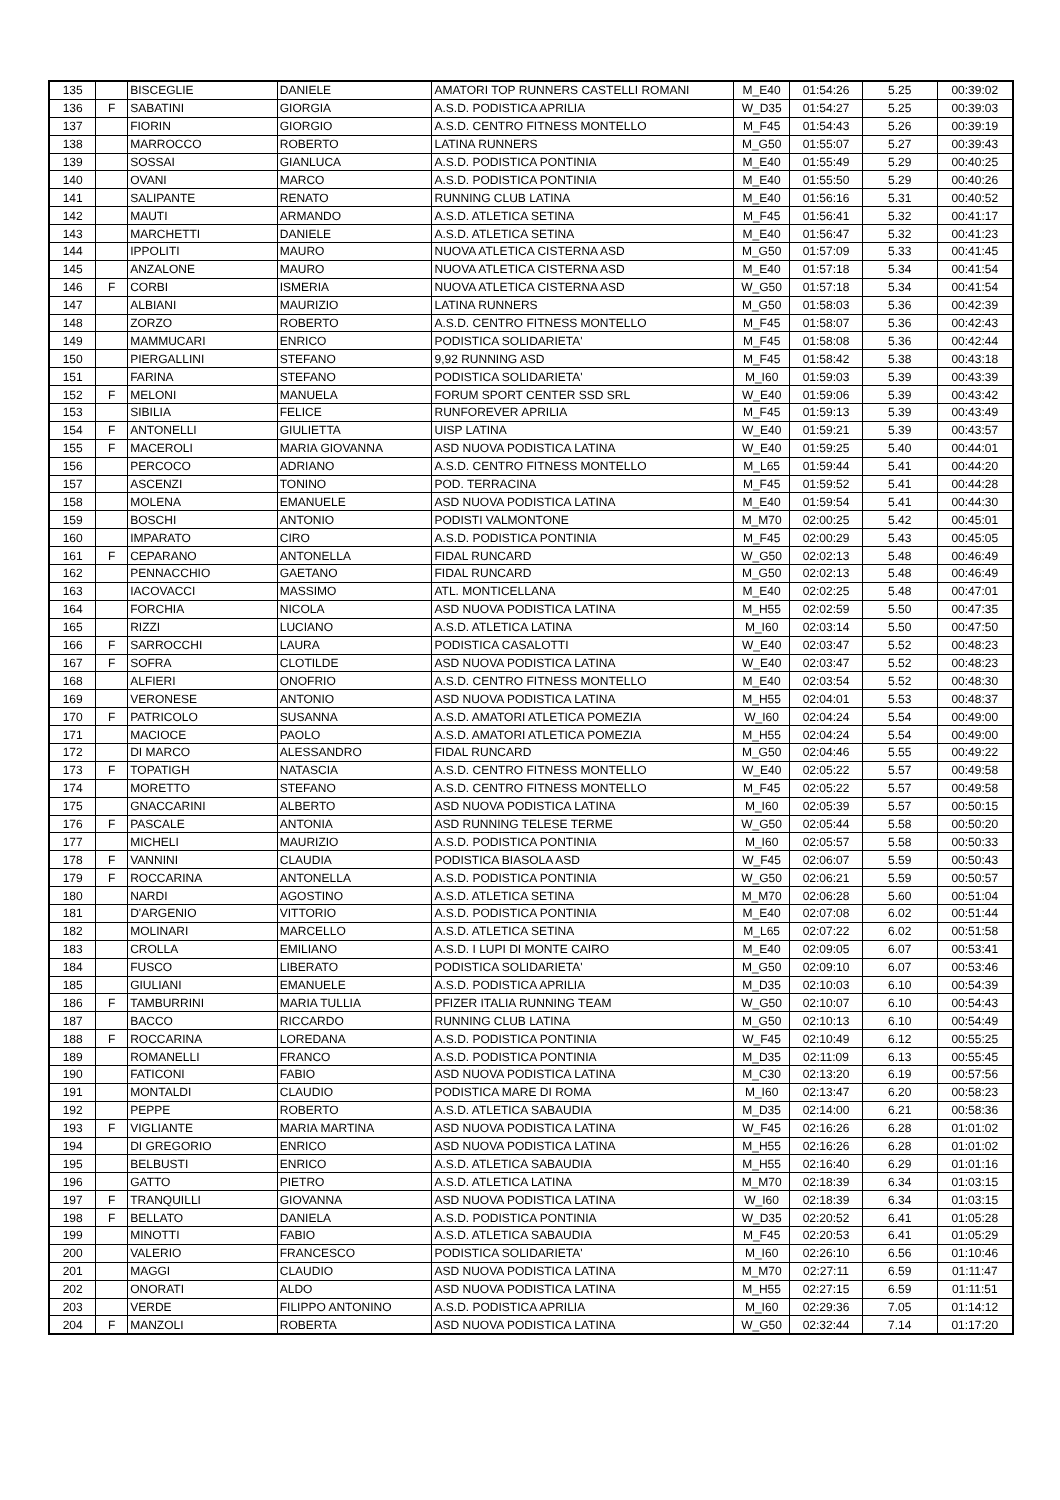| 135 | | BISCEGLIE | DANIELE | AMATORI TOP RUNNERS CASTELLI ROMANI | M_E40 | 01:54:26 | 5.25 | 00:39:02 |
| 136 | F | SABATINI | GIORGIA | A.S.D. PODISTICA APRILIA | W_D35 | 01:54:27 | 5.25 | 00:39:03 |
| 137 | | FIORIN | GIORGIO | A.S.D. CENTRO FITNESS MONTELLO | M_F45 | 01:54:43 | 5.26 | 00:39:19 |
| 138 | | MARROCCO | ROBERTO | LATINA RUNNERS | M_G50 | 01:55:07 | 5.27 | 00:39:43 |
| 139 | | SOSSAI | GIANLUCA | A.S.D. PODISTICA PONTINIA | M_E40 | 01:55:49 | 5.29 | 00:40:25 |
| 140 | | OVANI | MARCO | A.S.D. PODISTICA PONTINIA | M_E40 | 01:55:50 | 5.29 | 00:40:26 |
| 141 | | SALIPANTE | RENATO | RUNNING CLUB LATINA | M_E40 | 01:56:16 | 5.31 | 00:40:52 |
| 142 | | MAUTI | ARMANDO | A.S.D. ATLETICA SETINA | M_F45 | 01:56:41 | 5.32 | 00:41:17 |
| 143 | | MARCHETTI | DANIELE | A.S.D. ATLETICA SETINA | M_E40 | 01:56:47 | 5.32 | 00:41:23 |
| 144 | | IPPOLITI | MAURO | NUOVA ATLETICA CISTERNA ASD | M_G50 | 01:57:09 | 5.33 | 00:41:45 |
| 145 | | ANZALONE | MAURO | NUOVA ATLETICA CISTERNA ASD | M_E40 | 01:57:18 | 5.34 | 00:41:54 |
| 146 | F | CORBI | ISMERIA | NUOVA ATLETICA CISTERNA ASD | W_G50 | 01:57:18 | 5.34 | 00:41:54 |
| 147 | | ALBIANI | MAURIZIO | LATINA RUNNERS | M_G50 | 01:58:03 | 5.36 | 00:42:39 |
| 148 | | ZORZO | ROBERTO | A.S.D. CENTRO FITNESS MONTELLO | M_F45 | 01:58:07 | 5.36 | 00:42:43 |
| 149 | | MAMMUCARI | ENRICO | PODISTICA SOLIDARIETA' | M_F45 | 01:58:08 | 5.36 | 00:42:44 |
| 150 | | PIERGALLINI | STEFANO | 9,92 RUNNING ASD | M_F45 | 01:58:42 | 5.38 | 00:43:18 |
| 151 | | FARINA | STEFANO | PODISTICA SOLIDARIETA' | M_I60 | 01:59:03 | 5.39 | 00:43:39 |
| 152 | F | MELONI | MANUELA | FORUM SPORT CENTER SSD SRL | W_E40 | 01:59:06 | 5.39 | 00:43:42 |
| 153 | | SIBILIA | FELICE | RUNFOREVER APRILIA | M_F45 | 01:59:13 | 5.39 | 00:43:49 |
| 154 | F | ANTONELLI | GIULIETTA | UISP LATINA | W_E40 | 01:59:21 | 5.39 | 00:43:57 |
| 155 | F | MACEROLI | MARIA GIOVANNA | ASD NUOVA PODISTICA LATINA | W_E40 | 01:59:25 | 5.40 | 00:44:01 |
| 156 | | PERCOCO | ADRIANO | A.S.D. CENTRO FITNESS MONTELLO | M_L65 | 01:59:44 | 5.41 | 00:44:20 |
| 157 | | ASCENZI | TONINO | POD. TERRACINA | M_F45 | 01:59:52 | 5.41 | 00:44:28 |
| 158 | | MOLENA | EMANUELE | ASD NUOVA PODISTICA LATINA | M_E40 | 01:59:54 | 5.41 | 00:44:30 |
| 159 | | BOSCHI | ANTONIO | PODISTI VALMONTONE | M_M70 | 02:00:25 | 5.42 | 00:45:01 |
| 160 | | IMPARATO | CIRO | A.S.D. PODISTICA PONTINIA | M_F45 | 02:00:29 | 5.43 | 00:45:05 |
| 161 | F | CEPARANO | ANTONELLA | FIDAL RUNCARD | W_G50 | 02:02:13 | 5.48 | 00:46:49 |
| 162 | | PENNACCHIO | GAETANO | FIDAL RUNCARD | M_G50 | 02:02:13 | 5.48 | 00:46:49 |
| 163 | | IACOVACCI | MASSIMO | ATL. MONTICELLANA | M_E40 | 02:02:25 | 5.48 | 00:47:01 |
| 164 | | FORCHIA | NICOLA | ASD NUOVA PODISTICA LATINA | M_H55 | 02:02:59 | 5.50 | 00:47:35 |
| 165 | | RIZZI | LUCIANO | A.S.D. ATLETICA LATINA | M_I60 | 02:03:14 | 5.50 | 00:47:50 |
| 166 | F | SARROCCHI | LAURA | PODISTICA CASALOTTI | W_E40 | 02:03:47 | 5.52 | 00:48:23 |
| 167 | F | SOFRA | CLOTILDE | ASD NUOVA PODISTICA LATINA | W_E40 | 02:03:47 | 5.52 | 00:48:23 |
| 168 | | ALFIERI | ONOFRIO | A.S.D. CENTRO FITNESS MONTELLO | M_E40 | 02:03:54 | 5.52 | 00:48:30 |
| 169 | | VERONESE | ANTONIO | ASD NUOVA PODISTICA LATINA | M_H55 | 02:04:01 | 5.53 | 00:48:37 |
| 170 | F | PATRICOLO | SUSANNA | A.S.D. AMATORI ATLETICA POMEZIA | W_I60 | 02:04:24 | 5.54 | 00:49:00 |
| 171 | | MACIOCE | PAOLO | A.S.D. AMATORI ATLETICA POMEZIA | M_H55 | 02:04:24 | 5.54 | 00:49:00 |
| 172 | | DI MARCO | ALESSANDRO | FIDAL RUNCARD | M_G50 | 02:04:46 | 5.55 | 00:49:22 |
| 173 | F | TOPATIGH | NATASCIA | A.S.D. CENTRO FITNESS MONTELLO | W_E40 | 02:05:22 | 5.57 | 00:49:58 |
| 174 | | MORETTO | STEFANO | A.S.D. CENTRO FITNESS MONTELLO | M_F45 | 02:05:22 | 5.57 | 00:49:58 |
| 175 | | GNACCARINI | ALBERTO | ASD NUOVA PODISTICA LATINA | M_I60 | 02:05:39 | 5.57 | 00:50:15 |
| 176 | F | PASCALE | ANTONIA | ASD RUNNING TELESE TERME | W_G50 | 02:05:44 | 5.58 | 00:50:20 |
| 177 | | MICHELI | MAURIZIO | A.S.D. PODISTICA PONTINIA | M_I60 | 02:05:57 | 5.58 | 00:50:33 |
| 178 | F | VANNINI | CLAUDIA | PODISTICA BIASOLA ASD | W_F45 | 02:06:07 | 5.59 | 00:50:43 |
| 179 | F | ROCCARINA | ANTONELLA | A.S.D. PODISTICA PONTINIA | W_G50 | 02:06:21 | 5.59 | 00:50:57 |
| 180 | | NARDI | AGOSTINO | A.S.D. ATLETICA SETINA | M_M70 | 02:06:28 | 5.60 | 00:51:04 |
| 181 | | D'ARGENIO | VITTORIO | A.S.D. PODISTICA PONTINIA | M_E40 | 02:07:08 | 6.02 | 00:51:44 |
| 182 | | MOLINARI | MARCELLO | A.S.D. ATLETICA SETINA | M_L65 | 02:07:22 | 6.02 | 00:51:58 |
| 183 | | CROLLA | EMILIANO | A.S.D. I LUPI DI MONTE CAIRO | M_E40 | 02:09:05 | 6.07 | 00:53:41 |
| 184 | | FUSCO | LIBERATO | PODISTICA SOLIDARIETA' | M_G50 | 02:09:10 | 6.07 | 00:53:46 |
| 185 | | GIULIANI | EMANUELE | A.S.D. PODISTICA APRILIA | M_D35 | 02:10:03 | 6.10 | 00:54:39 |
| 186 | F | TAMBURRINI | MARIA TULLIA | PFIZER ITALIA RUNNING TEAM | W_G50 | 02:10:07 | 6.10 | 00:54:43 |
| 187 | | BACCO | RICCARDO | RUNNING CLUB LATINA | M_G50 | 02:10:13 | 6.10 | 00:54:49 |
| 188 | F | ROCCARINA | LOREDANA | A.S.D. PODISTICA PONTINIA | W_F45 | 02:10:49 | 6.12 | 00:55:25 |
| 189 | | ROMANELLI | FRANCO | A.S.D. PODISTICA PONTINIA | M_D35 | 02:11:09 | 6.13 | 00:55:45 |
| 190 | | FATICONI | FABIO | ASD NUOVA PODISTICA LATINA | M_C30 | 02:13:20 | 6.19 | 00:57:56 |
| 191 | | MONTALDI | CLAUDIO | PODISTICA MARE DI ROMA | M_I60 | 02:13:47 | 6.20 | 00:58:23 |
| 192 | | PEPPE | ROBERTO | A.S.D. ATLETICA SABAUDIA | M_D35 | 02:14:00 | 6.21 | 00:58:36 |
| 193 | F | VIGLIANTE | MARIA MARTINA | ASD NUOVA PODISTICA LATINA | W_F45 | 02:16:26 | 6.28 | 01:01:02 |
| 194 | | DI GREGORIO | ENRICO | ASD NUOVA PODISTICA LATINA | M_H55 | 02:16:26 | 6.28 | 01:01:02 |
| 195 | | BELBUSTI | ENRICO | A.S.D. ATLETICA SABAUDIA | M_H55 | 02:16:40 | 6.29 | 01:01:16 |
| 196 | | GATTO | PIETRO | A.S.D. ATLETICA LATINA | M_M70 | 02:18:39 | 6.34 | 01:03:15 |
| 197 | F | TRANQUILLI | GIOVANNA | ASD NUOVA PODISTICA LATINA | W_I60 | 02:18:39 | 6.34 | 01:03:15 |
| 198 | F | BELLATO | DANIELA | A.S.D. PODISTICA PONTINIA | W_D35 | 02:20:52 | 6.41 | 01:05:28 |
| 199 | | MINOTTI | FABIO | A.S.D. ATLETICA SABAUDIA | M_F45 | 02:20:53 | 6.41 | 01:05:29 |
| 200 | | VALERIO | FRANCESCO | PODISTICA SOLIDARIETA' | M_I60 | 02:26:10 | 6.56 | 01:10:46 |
| 201 | | MAGGI | CLAUDIO | ASD NUOVA PODISTICA LATINA | M_M70 | 02:27:11 | 6.59 | 01:11:47 |
| 202 | | ONORATI | ALDO | ASD NUOVA PODISTICA LATINA | M_H55 | 02:27:15 | 6.59 | 01:11:51 |
| 203 | | VERDE | FILIPPO ANTONINO | A.S.D. PODISTICA APRILIA | M_I60 | 02:29:36 | 7.05 | 01:14:12 |
| 204 | F | MANZOLI | ROBERTA | ASD NUOVA PODISTICA LATINA | W_G50 | 02:32:44 | 7.14 | 01:17:20 |